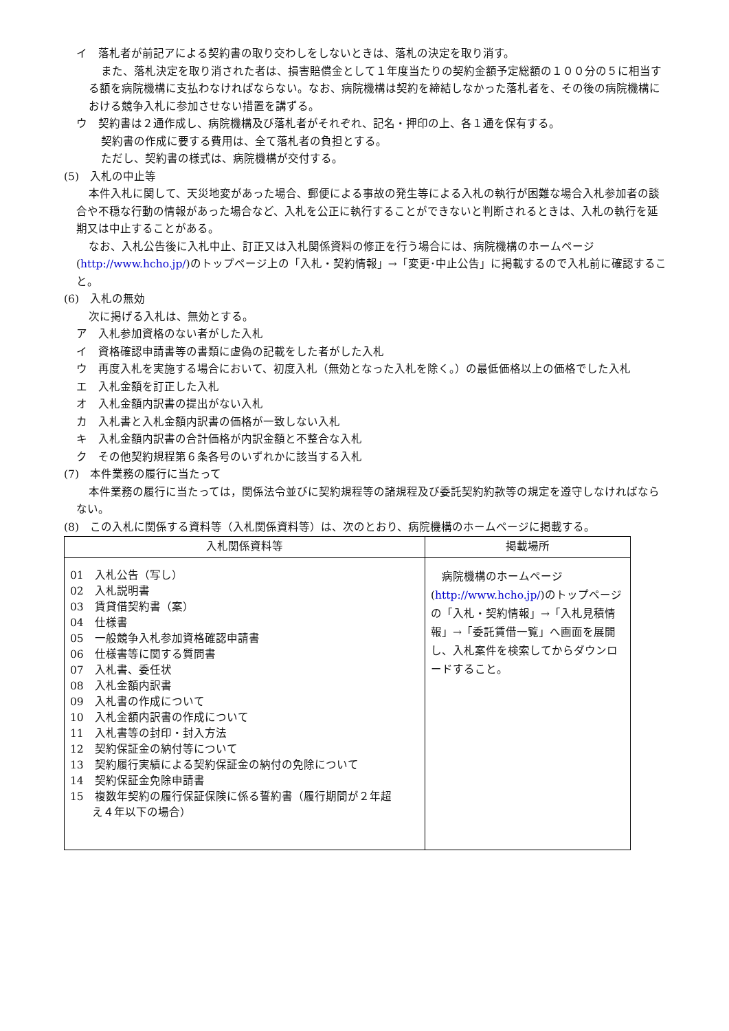イ　落札者が前記アによる契約書の取り交わしをしないときは、落札の決定を取り消す。
また、落札決定を取り消された者は、損害賠償金として１年度当たりの契約金額予定総額の１００分の５に相当する額を病院機構に支払わなければならない。なお、病院機構は契約を締結しなかった落札者を、その後の病院機構における競争入札に参加させない措置を講ずる。
ウ　契約書は２通作成し、病院機構及び落札者がそれぞれ、記名・押印の上、各１通を保有する。
契約書の作成に要する費用は、全て落札者の負担とする。
ただし、契約書の様式は、病院機構が交付する。
(5)　入札の中止等
本件入札に関して、天災地変があった場合、郵便による事故の発生等による入札の執行が困難な場合入札参加者の談合や不穏な行動の情報があった場合など、入札を公正に執行することができないと判断されるときは、入札の執行を延期又は中止することがある。
なお、入札公告後に入札中止、訂正又は入札関係資料の修正を行う場合には、病院機構のホームページ(http://www.hcho.jp/)のトップページ上の「入札・契約情報」→「変更･中止公告」に掲載するので入札前に確認すること。
(6)　入札の無効
次に掲げる入札は、無効とする。
ア　入札参加資格のない者がした入札
イ　資格確認申請書等の書類に虚偽の記載をした者がした入札
ウ　再度入札を実施する場合において、初度入札（無効となった入札を除く。）の最低価格以上の価格でした入札
エ　入札金額を訂正した入札
オ　入札金額内訳書の提出がない入札
カ　入札書と入札金額内訳書の価格が一致しない入札
キ　入札金額内訳書の合計価格が内訳金額と不整合な入札
ク　その他契約規程第６条各号のいずれかに該当する入札
(7)　本件業務の履行に当たって
本件業務の履行に当たっては，関係法令並びに契約規程等の諸規程及び委託契約約款等の規定を遵守しなければならない。
(8)　この入札に関係する資料等（入札関係資料等）は、次のとおり、病院機構のホームページに掲載する。
| 入札関係資料等 | 掲載場所 |
| --- | --- |
| 01 入札公告（写し） 02 入札説明書 03 賃貸借契約書（案） 04 仕様書 05 一般競争入札参加資格確認申請書 06 仕様書等に関する質問書 07 入札書、委任状 08 入札金額内訳書 09 入札書の作成について 10 入札金額内訳書の作成について 11 入札書等の封印・封入方法 12 契約保証金の納付等について 13 契約履行実績による契約保証金の納付の免除について 14 契約保証金免除申請書 15 複数年契約の履行保証保険に係る誓約書（履行期間が２年超 え４年以下の場合） | 病院機構のホームページ( http://www.hcho.jp/ )のトップページの「入札・契約情報」→「入札見積情報」→「委託賃借一覧」へ画面を展開し、入札案件を検索してからダウンロードすること。 |